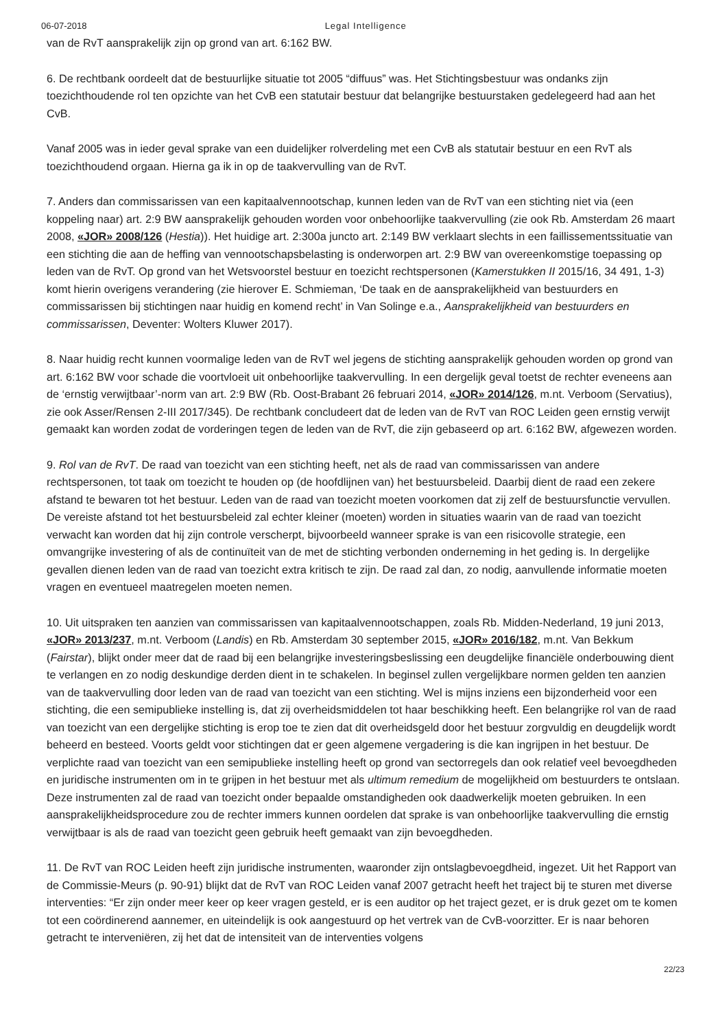06-07-2018 Legal Intelligence
van de RvT aansprakelijk zijn op grond van art. 6:162 BW.
6. De rechtbank oordeelt dat de bestuurlijke situatie tot 2005 “diffuus” was. Het Stichtingsbestuur was ondanks zijn toezichthoudende rol ten opzichte van het CvB een statutair bestuur dat belangrijke bestuurstaken gedelegeerd had aan het CvB.
Vanaf 2005 was in ieder geval sprake van een duidelijker rolverdeling met een CvB als statutair bestuur en een RvT als toezichthoudend orgaan. Hierna ga ik in op de taakvervulling van de RvT.
7. Anders dan commissarissen van een kapitaalvennootschap, kunnen leden van de RvT van een stichting niet via (een koppeling naar) art. 2:9 BW aansprakelijk gehouden worden voor onbehoorlijke taakvervulling (zie ook Rb. Amsterdam 26 maart 2008, «JOR» 2008/126 (Hestia)). Het huidige art. 2:300a juncto art. 2:149 BW verklaart slechts in een faillissementssituatie van een stichting die aan de heffing van vennootschapsbelasting is onderworpen art. 2:9 BW van overeenkomstige toepassing op leden van de RvT. Op grond van het Wetsvoorstel bestuur en toezicht rechtspersonen (Kamerstukken II 2015/16, 34 491, 1-3) komt hierin overigens verandering (zie hierover E. Schmieman, ‘De taak en de aansprakelijkheid van bestuurders en commissarissen bij stichtingen naar huidig en komend recht’ in Van Solinge e.a., Aansprakelijkheid van bestuurders en commissarissen, Deventer: Wolters Kluwer 2017).
8. Naar huidig recht kunnen voormalige leden van de RvT wel jegens de stichting aansprakelijk gehouden worden op grond van art. 6:162 BW voor schade die voortvloeit uit onbehoorlijke taakvervulling. In een dergelijk geval toetst de rechter eveneens aan de ‘ernstig verwijtbaar’-norm van art. 2:9 BW (Rb. Oost-Brabant 26 februari 2014, «JOR» 2014/126, m.nt. Verboom (Servatius), zie ook Asser/Rensen 2-III 2017/345). De rechtbank concludeert dat de leden van de RvT van ROC Leiden geen ernstig verwijt gemaakt kan worden zodat de vorderingen tegen de leden van de RvT, die zijn gebaseerd op art. 6:162 BW, afgewezen worden.
9. Rol van de RvT. De raad van toezicht van een stichting heeft, net als de raad van commissarissen van andere rechtspersonen, tot taak om toezicht te houden op (de hoofdlijnen van) het bestuursbeleid. Daarbij dient de raad een zekere afstand te bewaren tot het bestuur. Leden van de raad van toezicht moeten voorkomen dat zij zelf de bestuursfunctie vervullen. De vereiste afstand tot het bestuursbeleid zal echter kleiner (moeten) worden in situaties waarin van de raad van toezicht verwacht kan worden dat hij zijn controle verscherpt, bijvoorbeeld wanneer sprake is van een risicovolle strategie, een omvangrijke investering of als de continuïteit van de met de stichting verbonden onderneming in het geding is. In dergelijke gevallen dienen leden van de raad van toezicht extra kritisch te zijn. De raad zal dan, zo nodig, aanvullende informatie moeten vragen en eventueel maatregelen moeten nemen.
10. Uit uitspraken ten aanzien van commissarissen van kapitaalvennootschappen, zoals Rb. Midden-Nederland, 19 juni 2013, «JOR» 2013/237, m.nt. Verboom (Landis) en Rb. Amsterdam 30 september 2015, «JOR» 2016/182, m.nt. Van Bekkum (Fairstar), blijkt onder meer dat de raad bij een belangrijke investeringsbeslissing een deugdelijke financiële onderbouwing dient te verlangen en zo nodig deskundige derden dient in te schakelen. In beginsel zullen vergelijkbare normen gelden ten aanzien van de taakvervulling door leden van de raad van toezicht van een stichting. Wel is mijns inziens een bijzonderheid voor een stichting, die een semipublieke instelling is, dat zij overheidsmiddelen tot haar beschikking heeft. Een belangrijke rol van de raad van toezicht van een dergelijke stichting is erop toe te zien dat dit overheidsgeld door het bestuur zorgvuldig en deugdelijk wordt beheerd en besteed. Voorts geldt voor stichtingen dat er geen algemene vergadering is die kan ingrijpen in het bestuur. De verplichte raad van toezicht van een semipublieke instelling heeft op grond van sectorregels dan ook relatief veel bevoegdheden en juridische instrumenten om in te grijpen in het bestuur met als ultimum remedium de mogelijkheid om bestuurders te ontslaan. Deze instrumenten zal de raad van toezicht onder bepaalde omstandigheden ook daadwerkelijk moeten gebruiken. In een aansprakelijkheidsprocedure zou de rechter immers kunnen oordelen dat sprake is van onbehoorlijke taakvervulling die ernstig verwijtbaar is als de raad van toezicht geen gebruik heeft gemaakt van zijn bevoegdheden.
11. De RvT van ROC Leiden heeft zijn juridische instrumenten, waaronder zijn ontslagbevoegdheid, ingezet. Uit het Rapport van de Commissie-Meurs (p. 90-91) blijkt dat de RvT van ROC Leiden vanaf 2007 getracht heeft het traject bij te sturen met diverse interventies: “Er zijn onder meer keer op keer vragen gesteld, er is een auditor op het traject gezet, er is druk gezet om te komen tot een coördinerend aannemer, en uiteindelijk is ook aangestuurd op het vertrek van de CvB-voorzitter. Er is naar behoren getracht te interveniëren, zij het dat de intensiteit van de interventies volgens
22/23